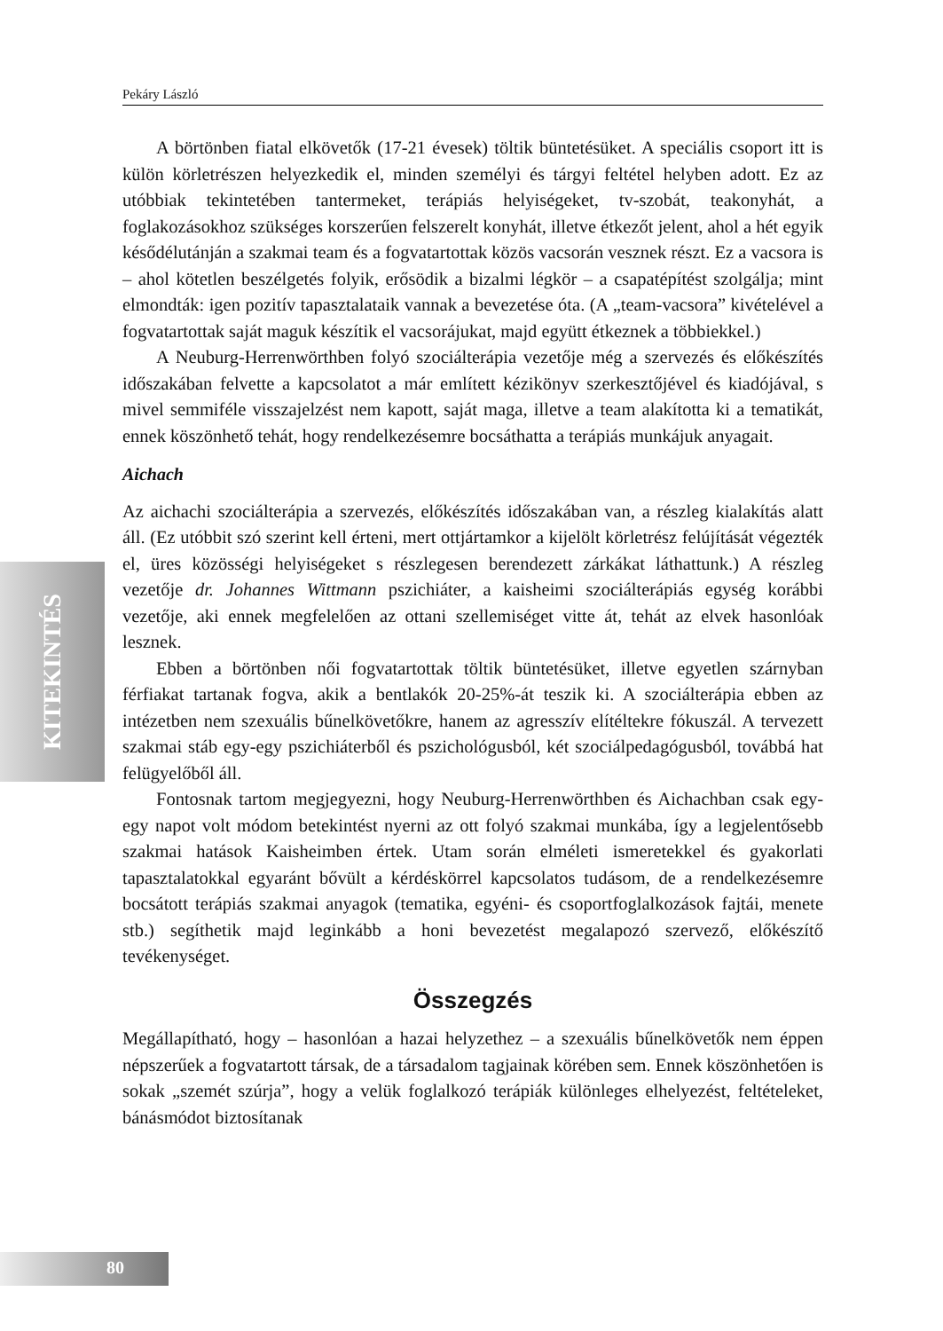Pekáry László
KITEKINTÉS
A börtönben fiatal elkövetők (17-21 évesek) töltik büntetésüket. A speciális csoport itt is külön körletrészen helyezkedik el, minden személyi és tárgyi feltétel helyben adott. Ez az utóbbiak tekintetében tantermeket, terápiás helyiségeket, tv-szobát, teakonyhát, a foglakozásokhoz szükséges korszerűen felszerelt konyhát, illetve étkezőt jelent, ahol a hét egyik késődélutánján a szakmai team és a fogvatartottak közös vacsorán vesznek részt. Ez a vacsora is – ahol kötetlen beszélgetés folyik, erősödik a bizalmi légkör – a csapatépítést szolgálja; mint elmondták: igen pozitív tapasztalataik vannak a bevezetése óta. (A „team-vacsora” kivételével a fogvatartottak saját maguk készítik el vacsorájukat, majd együtt étkeznek a többiekkel.)
A Neuburg-Herrenwörthben folyó szociálterápia vezetője még a szervezés és előkészítés időszakában felvette a kapcsolatot a már említett kézikönyv szerkesztőjével és kiadójával, s mivel semmiféle visszajelzést nem kapott, saját maga, illetve a team alakította ki a tematikát, ennek köszönhető tehát, hogy rendelkezésemre bocsáthatta a terápiás munkájuk anyagait.
Aichach
Az aichachi szociálterápia a szervezés, előkészítés időszakában van, a részleg kialakítás alatt áll. (Ez utóbbit szó szerint kell érteni, mert ottjártamkor a kijelölt körletrész felújítását végezték el, üres közösségi helyiségeket s részlegesen berendezett zárkákat láthattunk.) A részleg vezetője dr. Johannes Wittmann pszichiáter, a kaisheimi szociálterápiás egység korábbi vezetője, aki ennek megfelelően az ottani szellemiséget vitte át, tehát az elvek hasonlóak lesznek.
Ebben a börtönben női fogvatartottak töltik büntetésüket, illetve egyetlen szárnyban férfiakat tartanak fogva, akik a bentlakók 20-25%-át teszik ki. A szociálterápia ebben az intézetben nem szexuális bűnelkövetőkre, hanem az agresszív elítéltekre fókuszál. A tervezett szakmai stáb egy-egy pszichiáterből és pszichológusból, két szociálpedagógusból, továbbá hat felügyelőből áll.
Fontosnak tartom megjegyezni, hogy Neuburg-Herrenwörthben és Aichachban csak egy-egy napot volt módom betekintést nyerni az ott folyó szakmai munkába, így a legjelentősebb szakmai hatások Kaisheimben értek. Utam során elméleti ismeretekkel és gyakorlati tapasztalatokkal egyaránt bővült a kérdéskörrel kapcsolatos tudásom, de a rendelkezésemre bocsátott terápiás szakmai anyagok (tematika, egyéni- és csoportfoglalkozások fajtái, menete stb.) segíthetik majd leginkább a honi bevezetést megalapozó szervező, előkészítő tevékenységet.
Összegzés
Megállapítható, hogy – hasonlóan a hazai helyzethez – a szexuális bűnelkövetők nem éppen népszerűek a fogvatartott társak, de a társadalom tagjainak körében sem. Ennek köszönhetően is sokak „szemét szúrja”, hogy a velük foglalkozó terápiák különleges elhelyezést, feltételeket, bánásmódot biztosítanak
80